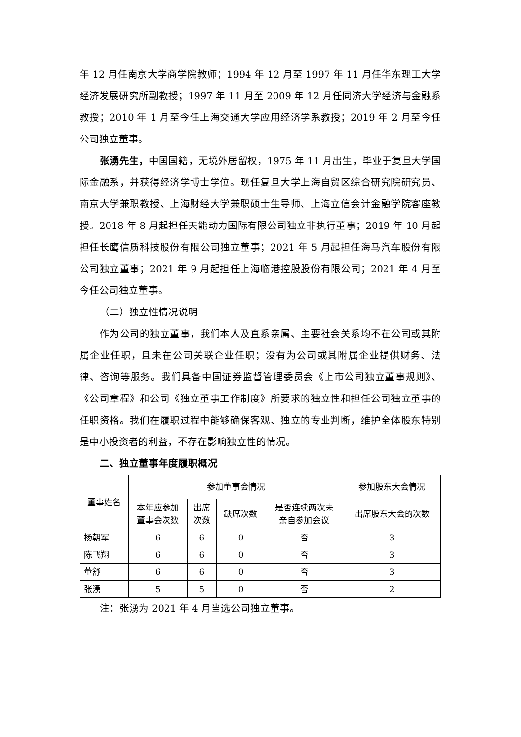年 12 月任南京大学商学院教师；1994 年 12 月至 1997 年 11 月任华东理工大学经济发展研究所副教授；1997 年 11 月至 2009 年 12 月任同济大学经济与金融系教授；2010 年 1 月至今任上海交通大学应用经济学系教授；2019 年 2 月至今任公司独立董事。
张湧先生，中国国籍，无境外居留权，1975 年 11 月出生，毕业于复旦大学国际金融系，并获得经济学博士学位。现任复旦大学上海自贸区综合研究院研究员、南京大学兼职教授、上海财经大学兼职硕士生导师、上海立信会计金融学院客座教授。2018 年 8 月起担任天能动力国际有限公司独立非执行董事；2019 年 10 月起担任长鹰信质科技股份有限公司独立董事；2021 年 5 月起担任海马汽车股份有限公司独立董事；2021 年 9 月起担任上海临港控股股份有限公司；2021 年 4 月至今任公司独立董事。
（二）独立性情况说明
作为公司的独立董事，我们本人及直系亲属、主要社会关系均不在公司或其附属企业任职，且未在公司关联企业任职；没有为公司或其附属企业提供财务、法律、咨询等服务。我们具备中国证券监督管理委员会《上市公司独立董事规则》、《公司章程》和公司《独立董事工作制度》所要求的独立性和担任公司独立董事的任职资格。我们在履职过程中能够确保客观、独立的专业判断，维护全体股东特别是中小投资者的利益，不存在影响独立性的情况。
二、独立董事年度履职概况
| 董事姓名 | 参加董事会情况 | | | | 参加股东大会情况 |
| --- | --- | --- | --- | --- | --- |
| | 本年应参加 董事会次数 | 出席 次数 | 缺席次数 | 是否连续两次未 亲自参加会议 | 出席股东大会的次数 |
| 杨朝军 | 6 | 6 | 0 | 否 | 3 |
| 陈飞翔 | 6 | 6 | 0 | 否 | 3 |
| 董舒 | 6 | 6 | 0 | 否 | 3 |
| 张湧 | 5 | 5 | 0 | 否 | 2 |
注：张湧为 2021 年 4 月当选公司独立董事。